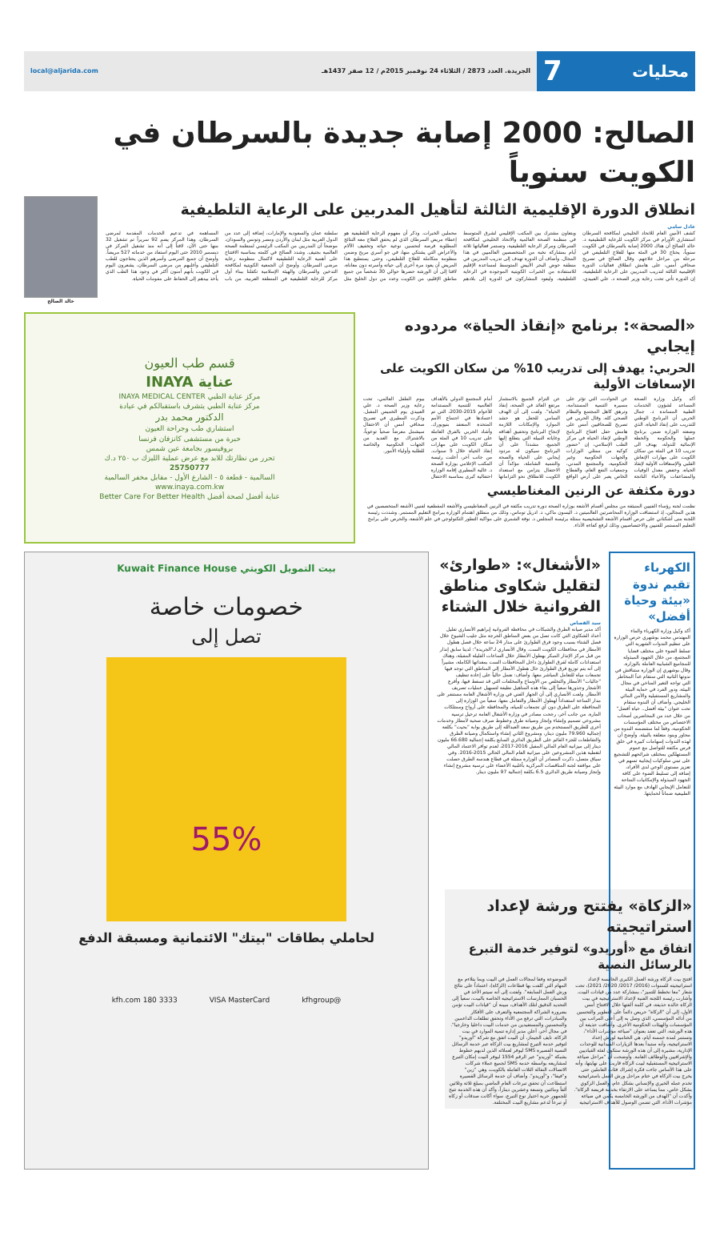محليات 7
الجريدة. العدد 2873 / الثلاثاء 24 نوفمبر 2015م / 12 صفر 1437هـ
local@aljarida.com
الصالح: 2000 إصابة جديدة بالسرطان في الكويت سنوياً
انطلاق الدورة الإقليمية الثالثة لتأهيل المدربين على الرعاية التلطيفية
عادل سامي
كشف الأمين العام للاتحاد الخليجي لمكافحة السرطان استشاري الأورام في مركز الكويت للرعاية التلطيفية د. خالد الصالح أن هناك 2000 إصابة بالسرطان في الكويت سنوياً، يحتاج 30 في المئة منها للعلاج التلطيفي في مرحلة من مراحل علاجهم. وقال الصالح في تصريح صحافي أمس، على هامش انطلاق فعاليات الدورة الإقليمية الثالثة لتدريب المدربين على الرعاية التلطيفية، إن الدورة تأتي تحت رعاية وزير الصحة د. علي العبيدي، وبتعاون مشترك بين المكتب الإقليمي لشرق المتوسط في منظمة الصحة العالمية والاتحاد الخليجي لمكافحة السرطان ومركز الرعاية التلطيفية، وتستمر فعالياتها ثلاثة أيام بمشاركة نخبة من المتخصصين العالميين في هذا المجال. وأضاف أن الدورة تهدف إلى تدريب المدربين في منطقة حوض البحر الأبيض المتوسط لمساعدة الإقليم للاستفادة من الخبرات الكويتية الموجودة في الرعاية التلطيفية، وليعود المشاركون في الدورة إلى بلادهم محملين الخبرات. وذكر أن مفهوم الرعاية التلطيفية هو إعطاء مريض السرطان الذي لم يحقق العلاج معه النتائج المطلوبة فرصة لتحسين نوعية حياته وتخفيف الآلام والأعراض التي يشتكي منها، في جو أسري مريح وضمن منظومة متكاملة للعلاج التلطيفي، وحتى يستطيع هذا المريض أن يعود مرة أخرى إلى حياته وأسرته دون معاناة، لافتا إلى أن الورشة حضرها حوالي 30 شخصاً من جميع مناطق الإقليم، من الكويت وعدد من دول الخليج مثل سلطنة عمان والسعودية والإمارات، إضافة إلى عدد من الدول العربية مثل لبنان والأردن ومصر وتونس والسودان، موضحاً أن المدربين من المكتب الرئيسي لمنظمة الصحة العالمية بجنيف. وشدد الصالح في كلمته بمناسبة الافتتاح على أهمية الرعاية التلطيفية لاكتمال منظومة رعاية مرضى السرطان. وأوضح أن الجمعية الكويتية لمكافحة التدخين والسرطان والهيئة الإسلامية تكفلتا ببناء أول مركز للرعاية التلطيفية في المنطقة العربية، من باب المساهمة في تدعيم الخدمات المقدمة لمرضى السرطان، وهذا المركز يضم 92 سريراً تم تشغيل 32 منها حتى الآن، لافتاً إلى أنه منذ تشغيل المركز في ديسمبر 2010 حتى اليوم استفاد من خدماته 527 مريضاً. وأوضح أن جميع المرضى وأسرهم الذين يحتاجون للطب التلطيفي وأغلبهم من مرضى السرطان، يشعرون اليوم في الكويت بأنهم آمنون أكثر في وجود هذا الطب الذي يأخذ بيدهم إلى الحفاظ على مقومات الحياة.
خالد الصالح
«الصحة»: برنامج «إنقاذ الحياة» مردوده إيجابي
الحربي: يهدف إلى تدريب 10% من سكان الكويت على الإسعافات الأولية
أكد وكيل وزارة الصحة المساعد لشؤون الخدمات الطبية المساندة د. جمال الحربي أن البرنامج الوطني للتدريب على إنقاذ الحياة، الذي وضعته الوزارة ضمن برنامج عملها والحكومة والخطة الإنمائية للدولة، يهدف الى تدريب 10 في المئة من سكان الكويت على مهارات الإنعاش القلبي والإسعافات الأولية لإنقاذ الحياة، وخفض معدل الوفيات والمضاعفات والأعباء الناتجة عن الحوادث، التي تؤثر على مسيرة التنمية المستدامة، وترهق كاهل المجتمع والنظام الصحي كله. وقال الحربي في تصريح للصحافيين أمس على هامش حفل افتتاح البرنامج الوطني لإنقاذ الحياة في مركز الطب الإسلامي، إن "حضور كوكبة من ممثلي الوزارات والجهات الحكومية وغير الحكومية، والمجتمع المدني، وجمعيات النفع العام، والقطاع الخاص يعبر على أرض الواقع عن التزام الجميع بالاستثمار مرتفع العائد في الصحة، إنقاذ الحياة". ولفت إلى أن الهدف السامي للحفل هو حشد الموارد والإمكانات اللازمة لإنجاح البرنامج وتحقيق أهدافه وغاياته النبيلة التي يتطلع إليها الجميع، مشدداً على أن البرنامج سيكون له مردود إيجابي على الحياة والصحة والتنمية الشاملة، مؤكداً أن الاحتفال يتزامن مع استعداد الكويت للانطلاق نحو التزاماتها أمام المجتمع الدولي بالأهداف العالمية للتنمية المستدامة للأعوام 2015-2030، التي تم اعتمادها في اجتماع الأمم المتحدة المنعقد بنيويورك. وأشاد الحربي بالفرق العاملة على تدريب 10 في المئة من سكان الكويت على مهارات إنقاذ الحياة خلال 5 سنوات. من جانب آخر، أعلنت رئيسة المكتب الإعلامي بوزارة الصحة د. غالية المطيري إقامة الوزارة احتفالية كبرى بمناسبة الاحتفال بيوم الطفل العالمي، تحت رعاية وزير الصحة د. علي العبيدي يوم الخميس المقبل. وذكرت المطيري في تصريح صحافي أمس أن الاحتفال سيشمل معرضاً صحياً توعوياً، بالاشتراك مع العديد من الجهات الحكومية والخاصة للطلبة وأولياء الأمور.
دورة مكثفة عن الرنين المغناطيسي
نظمت لجنة رؤساء الفنيين المنبثقة من مجلس أقسام الأشعة بوزارة الصحة دورة تدريب مكثفة في الرنين المغناطيسي والأشعة المقطعية لفنيي الأشعة المتخصصين في هذين المجالين، إذ استضافت الوزارة المحاضرتين العالميتين د. اليسون ماكي، د. ادريل توماس، وذلك من منطلق اهتمام الوزارة ببرامج التعليم المستمر. وشددت رئيسة اللجنة منى أشكناني على حرص أقسام الأشعة التشخيصية ممثلة برئيسة المجلس د. نوفة الشمري على مواكبة التطور التكنولوجي في علم الأشعة، والحرص على برامج التعليم المستمر للفنيين والاختصاصيين وذلك لرفع كفاءة الأداء.
قسم طب العيون
عناية INAYA
مركز عناية الطبي INAYA MEDICAL CENTER
مركز عناية الطبي يتشرف باستقبالكم في عيادة
الدكتور محمد بدر
استشاري طب وجراحة العيون
خبرة من مستشفى كانزفان فرنسا
بروفيسور بجامعة عين شمس
تحرر من نظارتك للابد مع عرض عملية الليزك ب ٢٥٠ د.ك
25750777
السالمية - قطعة ٥ - الشارع الأول - مقابل مخفر السالمية
www.inaya.com.kw
عناية أفضل لصحة أفضل Better Care For Better Health
الكهرباء تقيم ندوة «بيئة وحياة أفضل»
أكد وكيل وزارة الكهرباء والماء المهندس محمد بوشهري حرص الوزارة على تنظيم الندوات الشهرية التي تسلط الضوء على مختلف قضايا المجتمع، من خلال الجهود المبذولة للمجاميع الشبابية العاملة بالوزارة. وقال بوشهري إن الوزارة ستناقش في ندوتها الثانية التي ستقام غداً المخاطر التي تواجه التغير المناخي في مجال البيئة، ودور الفرد في حماية البيئة والمشاريع المستقبلية والأمن المائي الخليجي. وأضاف أن الندوة ستقام تحت عنوان "بيئة أفضل.. حياة أفضل" من خلال عدد من المحاضرين أصحاب الاختصاص من مختلف المؤسسات الحكومية، وفقاً لما ستتضمنه الندوة من محاور وبنود متعلقة بالبيئة. وأوضح أن لهذه الندوات إسهامات كبيرة في خلق فرص مكثفة للتواصل مع عموم المستهلكين بمختلف شرائحهم للتشجيع على تبني سلوكيات إيجابية تسهم في تعزيز مستوى الوعي لدى الأفراد، إضافة إلى تسليط الضوء على كافة الجهود المبذولة والإمكانيات المتاحة للتعامل الإيجابي الهادف مع موارد البيئة الطبيعية ضماناً لحمايتها.
«الأشغال»: «طوارئ» لتقليل شكاوى مناطق الفروانية خلال الشتاء
سيد القصاص
أكد مدير صيانة الطرق والشبكات في محافظة الفروانية إبراهيم الأنصاري تقليل أعداد الشكاوى التي كانت تصل من بعض المناطق الحرجة مثل جليب الشيوخ خلال فصل الشتاء بسبب وجود فرق الطوارئ على مدار 24 ساعة خلال فصل هطول الأمطار في محافظات الكويت الست. وقال الأنصاري لـ"الجريدة": لدينا سابق إنذار من قبل مركز الإنذار المبكر بهطول الأمطار خلال الساعات القليلة المقبلة، وهناك استعدادات كاملة لفرق الطوارئ داخل المحافظات الست بمعداتها الكاملة، مشيراً إلى أنه يتم توزيع فرق الطوارئ حال هطول الأمطار إلى المناطق التي توجد فيها تجمعات مياه للتعامل المباشر معها. وأضاف: نعمل حالياً على إعادة تنظيف "جاليات" الأمطار والتخلص من الأوساخ والمخلفات التي قد تسقط فيها، وأفرع الأشجار وجذورها سعياً إلى بقاء هذه المناهيل نظيفة لتسهيل عمليات تصريف الأمطار. ولفت الأنصاري إلى أن الجهاز الفني في وزارة الأشغال العامة مستنفر على مدار الساعة استعداداً لهطول الأمطار والتعامل معها، سعياً من الوزارة إلى المحافظة على الطرق دون أي تجمعات للمياه، والمحافظة على أرواح وممتلكات المارة. من جانب آخر، رجحت مصادر في وزارة الأشغال العامة ترحيل ترسية مشروعي تصميم وإنشاء وإنجاز وصيانة طرق وخطوط صرف صحية لأمطار وخدمات أخرى للطريق المستخدم من طريق سعد العبدالله إلى طريق بوابة "بحيث" بكلفة إجمالية 79.960 مليون دينار، ومشروع الثاني إنشاء واستكمال وصيانة الطرق والتقاطعات للجزء القائم على الطريق الدائري السابع بكلفة إجمالية 66.680 مليون دينار إلى ميزانية العام المالي المقبل 2016-2017، لعدم توافر الاعتماد المالي لتغطية هذين المشروعين على ميزانية العام المالي الحالي 2015-2016. وفي سياق متصل، ذكرت المصادر أن الوزارة ممثلة في قطاع هندسة الطرق حصلت على موافقة لجنة المناقصات المركزية بأغلبية الأعضاء على ترسية مشروع إنشاء وإنجاز وصيانة طريق الدائري 6.5 بكلفة إجمالية 97 مليون دينار.
بيت التمويل الكويتي Kuwait Finance House
خصومات خاصة
تصل إلى
55%
لحاملي بطاقات "بيتك" الائتمانية ومسبقة الدفع
@kfhgroup VISA MasterCard kfh.com 180 3333
«الزكاة» يفتتح ورشة لإعداد استراتيجيته
اتفاق مع «أوريدو» لتوفير خدمة التبرع بالرسائل النصية
افتتح بيت الزكاة ورشة العمل الكبرى الخامسة لإعداد استراتيجيته للسنوات (2016/ 2017/ 2020/ 2021)، تحت شعار "معا نخطط للتميز"، بمشاركة عدد من قيادات البيت. وأشارت رئيسة اللجنة الفنية لإعداد الاستراتيجية في بيت الزكاة خالدة حذيفة، في كلمة ألقتها خلال الافتتاح أمس الأول، إلى أن "الزكاة" حريص دائماً على التطوير والتحسين من أدائه المؤسسي، الذي وصل به إلى أعلى المراتب بين المؤسسات والهيئات الحكومية الأخرى. وأضافت حذيفة أن هذه الورشة، التي تعقد بعنوان "صياغة مؤشرات الأداء"، وتستمر لمدة خمسة أيام، هي الختامية لورش إعداد الاستراتيجية، وأنه ستبدأ بعدها الزيارات الميدانية للوحدات الإدارية، مشيرة إلى أن هذه الورشة ستكون لفئة القياديين والإشرافيين والوظائف العامة. وأوضحت أن "مراحل صياغة الاستراتيجية المستقبلية لبيت الزكاة قاربت على نهايتها، وأنه على هذا الأساس جاءت فكرة إشراك فئات العاملين حتى يخرج بيت الزكاة في ختام مراحل ورش العمل باستراتيجية تخدم عمله الخيري والإنساني بشكل عام، والعمل الزكوي بشكل خاص، مما يساعد على الارتقاء بخدمة فريضة الزكاة". وأكدت أن "الهدف من الورشة الخامسة يكمن في صياغة مؤشرات الأداء، التي تضمن الوصول للأهداف الاستراتيجية الموضوعة وفقا لمجالات العمل في البيت وبما يتلاءم مع المهام التي كلفت بها قطاعات (الزكاة)، اعتماداً على نتائج ورش العمل السابقة". ولفتت إلى أنه سيتم الأخذ في الحسبان الممارسات الاستراتيجية الخاصة بالبيت، سعياً إلى التحديد الدقيق لتلك الأهداف، مبينة أن "قيادات البيت تؤمن بضرورة الشراكة المجتمعية والتعرف على الأفكار والمبادرات، التي ترفع من الأداء وتحقق تطلعات الداعمين والمحسنين والمستفيدين من خدمات البيت داخليا وخارجيا". في مجال آخر، أعلن مدير إدارة تنمية الموارد في بيت الزكاة، نايف الجيماز، أن البيت اتفق مع شركة "أوريدو" لتوفير خدمة التبرع لمشاريع بيت الزكاة عبر خدمة الرسائل النصية القصيرة SMS ليوفر لعملائه الذين لديهم خطوط بشبكة "أوريدو" عبر الرقم 1554 ليوفر البيت إمكان التبرع لمشاريعه بواسطة خدمة SMS لجميع عملاء شركات الاتصالات النقالة الثلاث العاملة بالكويت، وهي "زين" و"فيفا"، و"أوريدو". وأضاف أن خدمة الرسائل القصيرة استطاعت أن تحقق تبرعات العام الماضي بمبلغ ثلاثة وثلاثين ألفاً ومائتين وتسعة وعشرين ديناراً، وأكد أن هذه الخدمة تتيح للجمهور حرية اختيار نوع التبرع، سواء أكانت صدقات أو زكاة أو تبرعاً لدعم مشاريع البيت المختلفة.